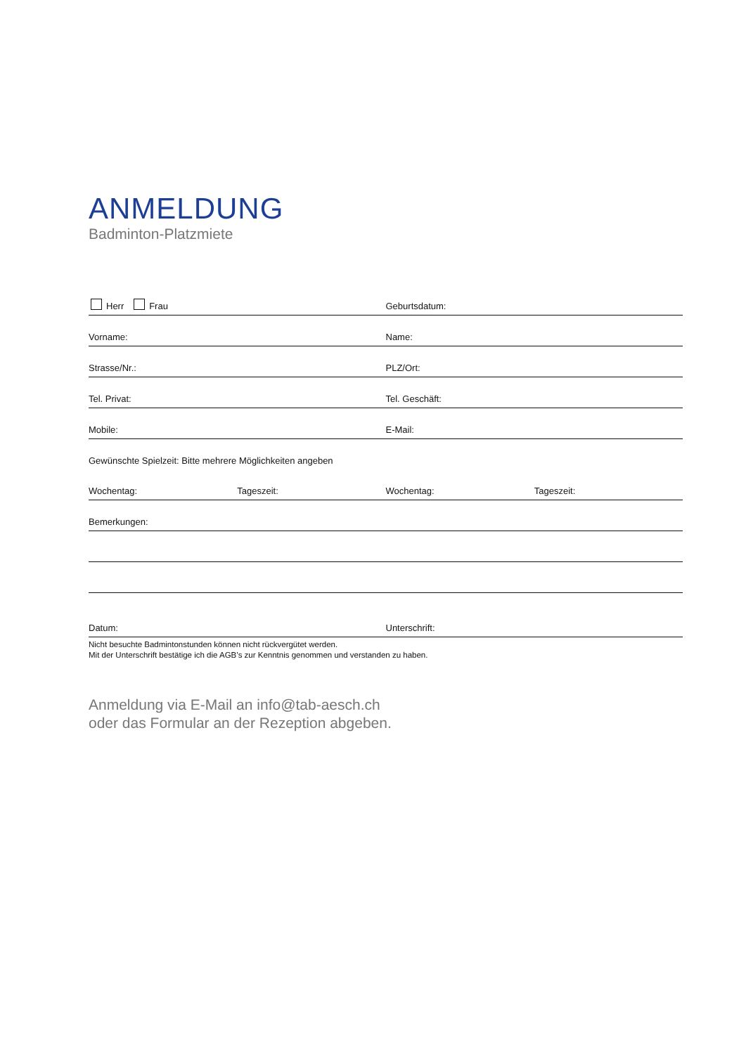ANMELDUNG
Badminton-Platzmiete
Herr Frau
Geburtsdatum:
Vorname:
Name:
Strasse/Nr.:
PLZ/Ort:
Tel. Privat:
Tel. Geschäft:
Mobile:
E-Mail:
Gewünschte Spielzeit: Bitte mehrere Möglichkeiten angeben
Wochentag:
Tageszeit:
Wochentag:
Tageszeit:
Bemerkungen:
Datum:
Unterschrift:
Nicht besuchte Badmintonstunden können nicht rückvergütet werden.
Mit der Unterschrift bestätige ich die AGB’s zur Kenntnis genommen und verstanden zu haben.
Anmeldung via E-Mail an info@tab-aesch.ch
oder das Formular an der Rezeption abgeben.